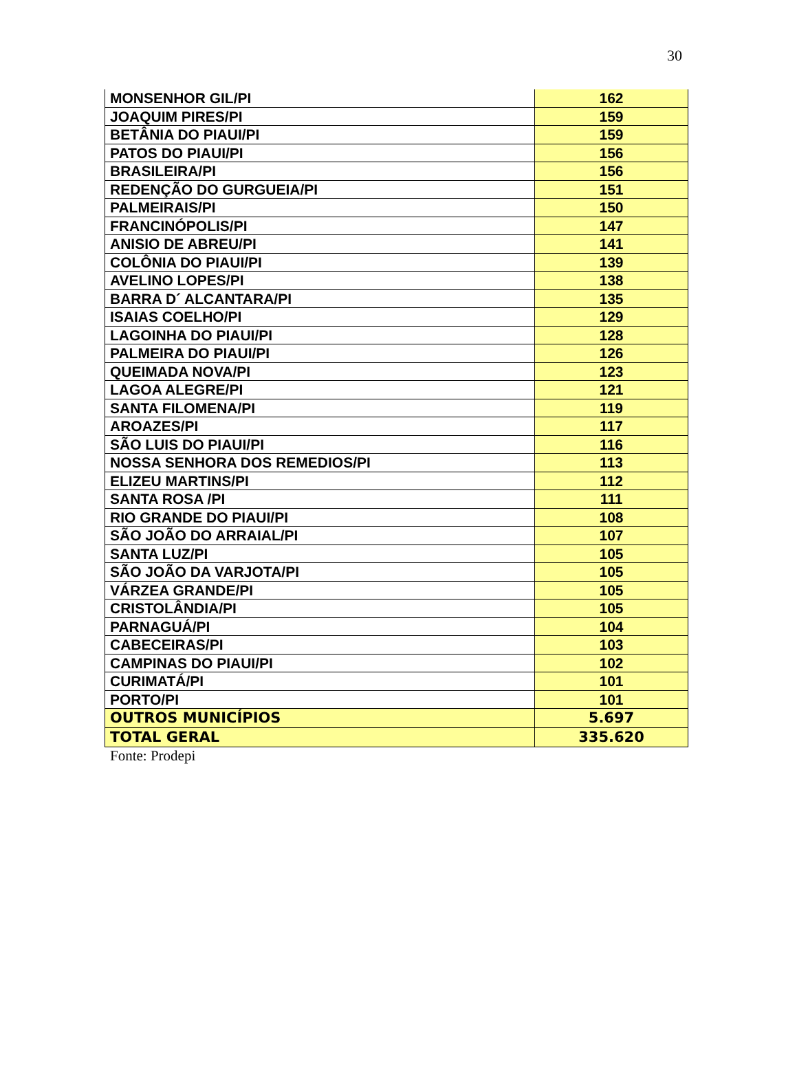30
| MONSENHOR GIL/PI | 162 |
| JOAQUIM PIRES/PI | 159 |
| BETÂNIA DO PIAUI/PI | 159 |
| PATOS DO PIAUI/PI | 156 |
| BRASILEIRA/PI | 156 |
| REDENÇÃO DO GURGUEIA/PI | 151 |
| PALMEIRAIS/PI | 150 |
| FRANCINÓPOLIS/PI | 147 |
| ANISIO DE ABREU/PI | 141 |
| COLÔNIA DO PIAUI/PI | 139 |
| AVELINO LOPES/PI | 138 |
| BARRA D´ ALCANTARA/PI | 135 |
| ISAIAS COELHO/PI | 129 |
| LAGOINHA DO PIAUI/PI | 128 |
| PALMEIRA DO PIAUI/PI | 126 |
| QUEIMADA NOVA/PI | 123 |
| LAGOA ALEGRE/PI | 121 |
| SANTA FILOMENA/PI | 119 |
| AROAZES/PI | 117 |
| SÃO LUIS DO PIAUI/PI | 116 |
| NOSSA SENHORA DOS REMEDIOS/PI | 113 |
| ELIZEU MARTINS/PI | 112 |
| SANTA ROSA /PI | 111 |
| RIO GRANDE DO PIAUI/PI | 108 |
| SÃO JOÃO DO ARRAIAL/PI | 107 |
| SANTA LUZ/PI | 105 |
| SÃO JOÃO DA VARJOTA/PI | 105 |
| VÁRZEA GRANDE/PI | 105 |
| CRISTOLÂNDIA/PI | 105 |
| PARNAGUÁ/PI | 104 |
| CABECEIRAS/PI | 103 |
| CAMPINAS DO PIAUI/PI | 102 |
| CURIMATÁ/PI | 101 |
| PORTO/PI | 101 |
| OUTROS MUNICÍPIOS | 5.697 |
| TOTAL GERAL | 335.620 |
Fonte: Prodepi